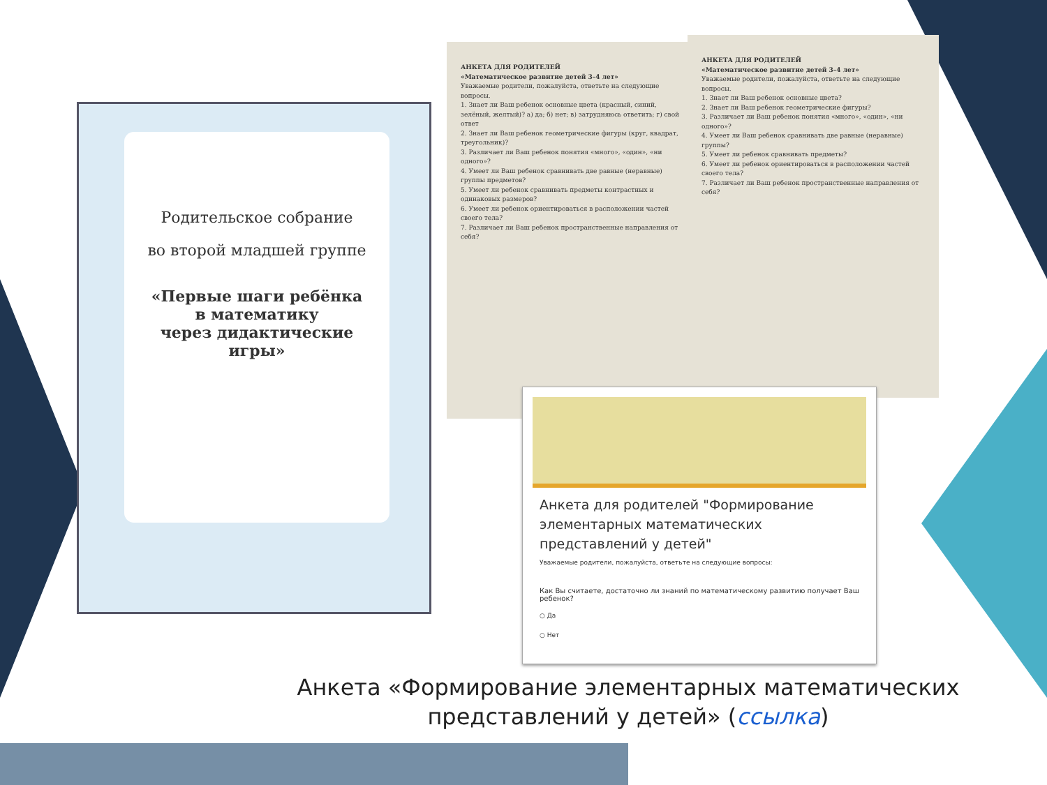Родительское собрание
во второй младшей группе
«Первые шаги ребёнка
в математику
через дидактические
игры»
АНКЕТА ДЛЯ РОДИТЕЛЕЙ
«Математическое развитие детей 3–4 лет»
Уважаемые родители, пожалуйста, ответьте на следующие вопросы.
1. Знает ли Ваш ребенок основные цвета (красный, синий, зелёный, желтый)? а) да; б) нет; в) затрудняюсь ответить; г) свой ответ
2. Знает ли Ваш ребенок геометрические фигуры (круг, квадрат, треугольник)?
3. Различает ли Ваш ребенок понятия «много», «один», «ни одного»?
4. Умеет ли Ваш ребенок сравнивать две равные (неравные) группы предметов?
5. Умеет ли ребенок сравнивать предметы контрастных и одинаковых размеров?
6. Умеет ли ребенок ориентироваться в расположении частей своего тела?
7. Различает ли Ваш ребенок пространственные направления от себя?
АНКЕТА ДЛЯ РОДИТЕЛЕЙ
«Математическое развитие детей 3–4 лет»
Уважаемые родители, пожалуйста, ответьте на следующие вопросы.
1. Знает ли Ваш ребенок основные цвета?
2. Знает ли Ваш ребенок геометрические фигуры?
3. Различает ли Ваш ребенок понятия «много», «один», «ни одного»?
4. Умеет ли Ваш ребенок сравнивать две равные (неравные) группы?
5. Умеет ли ребенок сравнивать предметы?
6. Умеет ли ребенок ориентироваться в расположении частей своего тела?
7. Различает ли Ваш ребенок пространственные направления от себя?
Анкета для родителей "Формирование элементарных математических представлений у детей"
Уважаемые родители, пожалуйста, ответьте на следующие вопросы:
Как Вы считаете, достаточно ли знаний по математическому развитию получает Ваш ребенок?
○ Да
○ Нет
Анкета «Формирование элементарных математических представлений у детей» (ссылка)